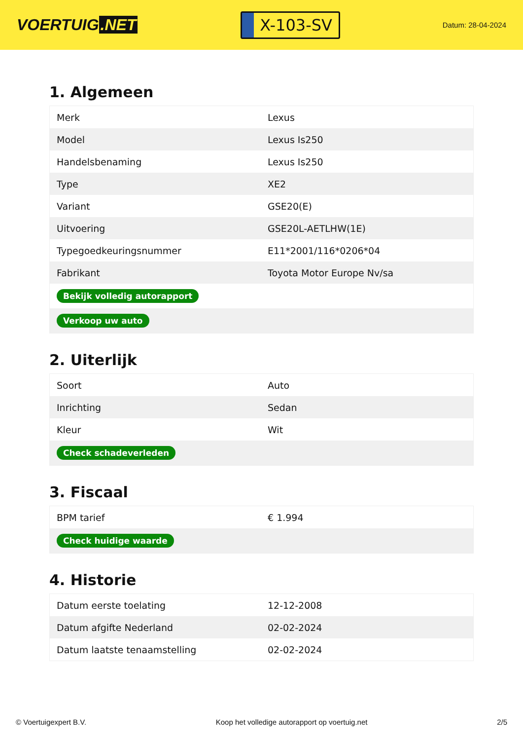VOERTUIG.NET
X-103-SV
Datum: 28-04-2024
1. Algemeen
| Merk | Lexus |
| Model | Lexus Is250 |
| Handelsbenaming | Lexus Is250 |
| Type | XE2 |
| Variant | GSE20(E) |
| Uitvoering | GSE20L-AETLHW(1E) |
| Typegoedkeuringsnummer | E11*2001/116*0206*04 |
| Fabrikant | Toyota Motor Europe Nv/sa |
| Bekijk volledig autorapport | |
| Verkoop uw auto | |
2. Uiterlijk
| Soort | Auto |
| Inrichting | Sedan |
| Kleur | Wit |
| Check schadeverleden | |
3. Fiscaal
| BPM tarief | € 1.994 |
| Check huidige waarde | |
4. Historie
| Datum eerste toelating | 12-12-2008 |
| Datum afgifte Nederland | 02-02-2024 |
| Datum laatste tenaamstelling | 02-02-2024 |
© Voertuigexpert B.V. Koop het volledige autorapport op voertuig.net 2/5